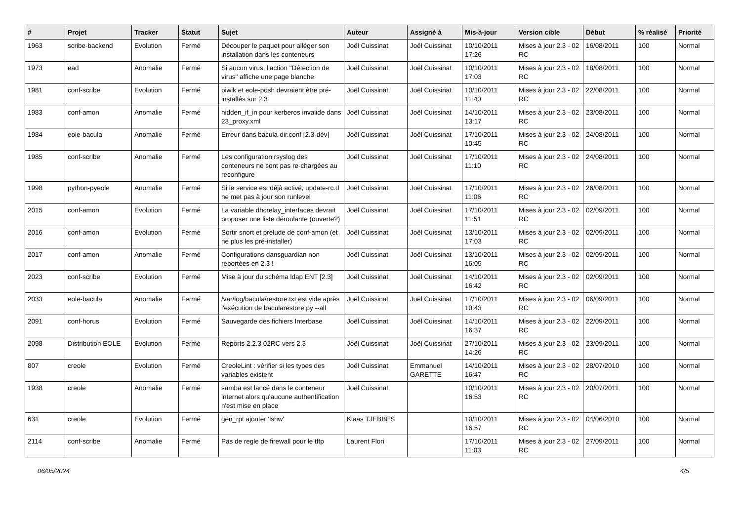| # | Projet | Tracker | Statut | Sujet | Auteur | Assigné à | Mis-à-jour | Version cible | Début | % réalisé | Priorité |
| --- | --- | --- | --- | --- | --- | --- | --- | --- | --- | --- | --- |
| 1963 | scribe-backend | Evolution | Fermé | Découper le paquet pour alléger son installation dans les conteneurs | Joël Cuissinat | Joël Cuissinat | 10/10/2011 17:26 | Mises à jour 2.3 - 02 RC | 16/08/2011 | 100 | Normal |
| 1973 | ead | Anomalie | Fermé | Si aucun virus, l'action "Détection de virus" affiche une page blanche | Joël Cuissinat | Joël Cuissinat | 10/10/2011 17:03 | Mises à jour 2.3 - 02 RC | 18/08/2011 | 100 | Normal |
| 1981 | conf-scribe | Evolution | Fermé | piwik et eole-posh devraient être pré-installés sur 2.3 | Joël Cuissinat | Joël Cuissinat | 10/10/2011 11:40 | Mises à jour 2.3 - 02 RC | 22/08/2011 | 100 | Normal |
| 1983 | conf-amon | Anomalie | Fermé | hidden_if_in pour kerberos invalide dans 23_proxy.xml | Joël Cuissinat | Joël Cuissinat | 14/10/2011 13:17 | Mises à jour 2.3 - 02 RC | 23/08/2011 | 100 | Normal |
| 1984 | eole-bacula | Anomalie | Fermé | Erreur dans bacula-dir.conf [2.3-dév] | Joël Cuissinat | Joël Cuissinat | 17/10/2011 10:45 | Mises à jour 2.3 - 02 RC | 24/08/2011 | 100 | Normal |
| 1985 | conf-scribe | Anomalie | Fermé | Les configuration rsyslog des conteneurs ne sont pas re-chargées au reconfigure | Joël Cuissinat | Joël Cuissinat | 17/10/2011 11:10 | Mises à jour 2.3 - 02 RC | 24/08/2011 | 100 | Normal |
| 1998 | python-pyeole | Anomalie | Fermé | Si le service est déjà activé, update-rc.d ne met pas à jour son runlevel | Joël Cuissinat | Joël Cuissinat | 17/10/2011 11:06 | Mises à jour 2.3 - 02 RC | 26/08/2011 | 100 | Normal |
| 2015 | conf-amon | Evolution | Fermé | La variable dhcrelay_interfaces devrait proposer une liste déroulante (ouverte?) | Joël Cuissinat | Joël Cuissinat | 17/10/2011 11:51 | Mises à jour 2.3 - 02 RC | 02/09/2011 | 100 | Normal |
| 2016 | conf-amon | Evolution | Fermé | Sortir snort et prelude de conf-amon (et ne plus les pré-installer) | Joël Cuissinat | Joël Cuissinat | 13/10/2011 17:03 | Mises à jour 2.3 - 02 RC | 02/09/2011 | 100 | Normal |
| 2017 | conf-amon | Anomalie | Fermé | Configurations dansguardian non reportées en 2.3 ! | Joël Cuissinat | Joël Cuissinat | 13/10/2011 16:05 | Mises à jour 2.3 - 02 RC | 02/09/2011 | 100 | Normal |
| 2023 | conf-scribe | Evolution | Fermé | Mise à jour du schéma ldap ENT [2.3] | Joël Cuissinat | Joël Cuissinat | 14/10/2011 16:42 | Mises à jour 2.3 - 02 RC | 02/09/2011 | 100 | Normal |
| 2033 | eole-bacula | Anomalie | Fermé | /var/log/bacula/restore.txt est vide après l'exécution de bacularestore.py --all | Joël Cuissinat | Joël Cuissinat | 17/10/2011 10:43 | Mises à jour 2.3 - 02 RC | 06/09/2011 | 100 | Normal |
| 2091 | conf-horus | Evolution | Fermé | Sauvegarde des fichiers Interbase | Joël Cuissinat | Joël Cuissinat | 14/10/2011 16:37 | Mises à jour 2.3 - 02 RC | 22/09/2011 | 100 | Normal |
| 2098 | Distribution EOLE | Evolution | Fermé | Reports 2.2.3 02RC vers 2.3 | Joël Cuissinat | Joël Cuissinat | 27/10/2011 14:26 | Mises à jour 2.3 - 02 RC | 23/09/2011 | 100 | Normal |
| 807 | creole | Evolution | Fermé | CreoleLint : vérifier si les types des variables existent | Joël Cuissinat | Emmanuel GARETTE | 14/10/2011 16:47 | Mises à jour 2.3 - 02 RC | 28/07/2010 | 100 | Normal |
| 1938 | creole | Anomalie | Fermé | samba est lancé dans le conteneur internet alors qu'aucune authentification n'est mise en place | Joël Cuissinat | | 10/10/2011 16:53 | Mises à jour 2.3 - 02 RC | 20/07/2011 | 100 | Normal |
| 631 | creole | Evolution | Fermé | gen_rpt ajouter 'lshw' | Klaas TJEBBES | | 10/10/2011 16:57 | Mises à jour 2.3 - 02 RC | 04/06/2010 | 100 | Normal |
| 2114 | conf-scribe | Anomalie | Fermé | Pas de regle de firewall pour le tftp | Laurent Flori | | 17/10/2011 11:03 | Mises à jour 2.3 - 02 RC | 27/09/2011 | 100 | Normal |
06/05/2024 4/5